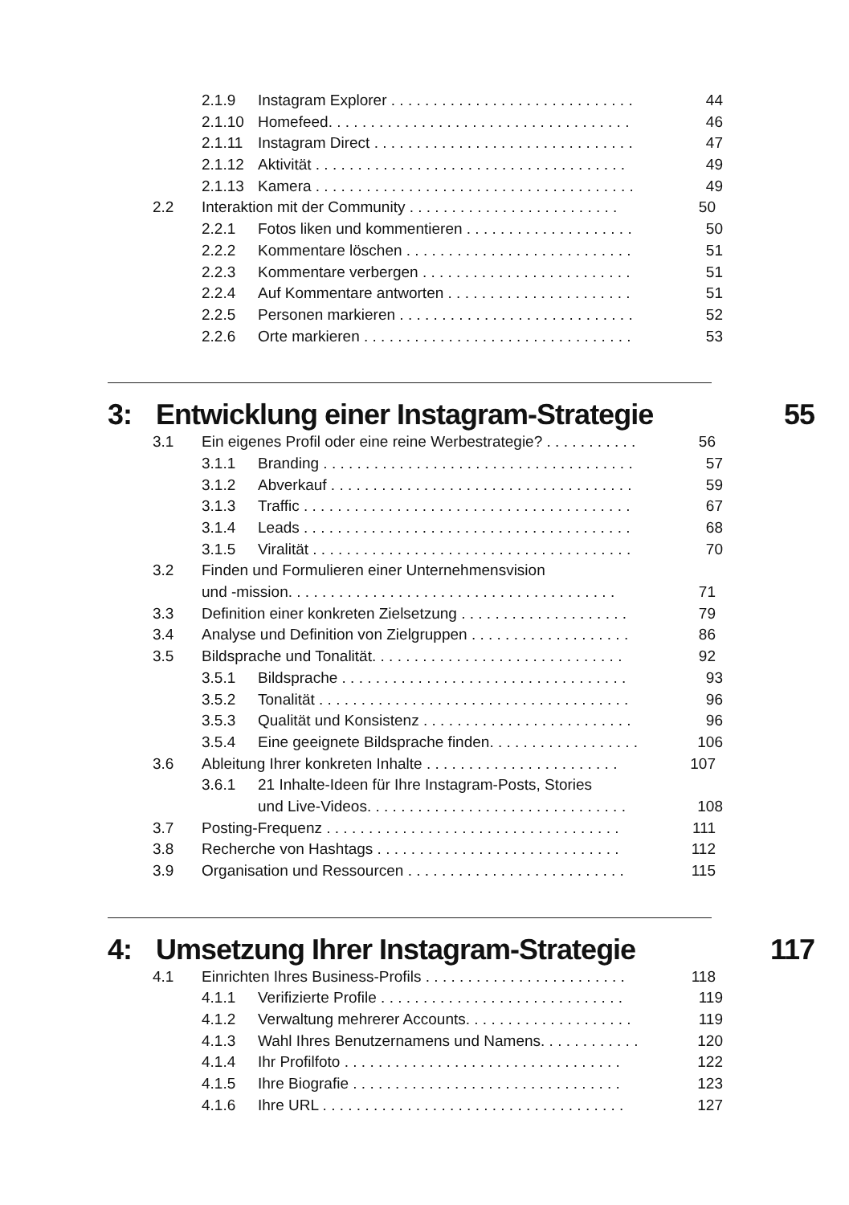2.1.9 Instagram Explorer . . . . . . . . . . . . . . . . . . . . . . . . . . . . . 44
2.1.10 Homefeed. . . . . . . . . . . . . . . . . . . . . . . . . . . . . . . . . . . . 46
2.1.11 Instagram Direct . . . . . . . . . . . . . . . . . . . . . . . . . . . . . . . 47
2.1.12 Aktivität . . . . . . . . . . . . . . . . . . . . . . . . . . . . . . . . . . . . . 49
2.1.13 Kamera . . . . . . . . . . . . . . . . . . . . . . . . . . . . . . . . . . . . . . 49
2.2 Interaktion mit der Community . . . . . . . . . . . . . . . . . . . . . . . . . 50
2.2.1 Fotos liken und kommentieren . . . . . . . . . . . . . . . . . . . . 50
2.2.2 Kommentare löschen . . . . . . . . . . . . . . . . . . . . . . . . . . . 51
2.2.3 Kommentare verbergen . . . . . . . . . . . . . . . . . . . . . . . . . 51
2.2.4 Auf Kommentare antworten . . . . . . . . . . . . . . . . . . . . . . 51
2.2.5 Personen markieren . . . . . . . . . . . . . . . . . . . . . . . . . . . . 52
2.2.6 Orte markieren . . . . . . . . . . . . . . . . . . . . . . . . . . . . . . . . 53
3: Entwicklung einer Instagram-Strategie 55
3.1 Ein eigenes Profil oder eine reine Werbestrategie? . . . . . . . . . . . 56
3.1.1 Branding . . . . . . . . . . . . . . . . . . . . . . . . . . . . . . . . . . . . . 57
3.1.2 Abverkauf . . . . . . . . . . . . . . . . . . . . . . . . . . . . . . . . . . . . 59
3.1.3 Traffic . . . . . . . . . . . . . . . . . . . . . . . . . . . . . . . . . . . . . . . 67
3.1.4 Leads . . . . . . . . . . . . . . . . . . . . . . . . . . . . . . . . . . . . . . . 68
3.1.5 Viralität . . . . . . . . . . . . . . . . . . . . . . . . . . . . . . . . . . . . . . 70
3.2 Finden und Formulieren einer Unternehmensvision
und -mission. . . . . . . . . . . . . . . . . . . . . . . . . . . . . . . . . . . . . . . 71
3.3 Definition einer konkreten Zielsetzung . . . . . . . . . . . . . . . . . . . . 79
3.4 Analyse und Definition von Zielgruppen . . . . . . . . . . . . . . . . . . . 86
3.5 Bildsprache und Tonalität. . . . . . . . . . . . . . . . . . . . . . . . . . . . . . 92
3.5.1 Bildsprache . . . . . . . . . . . . . . . . . . . . . . . . . . . . . . . . . . 93
3.5.2 Tonalität . . . . . . . . . . . . . . . . . . . . . . . . . . . . . . . . . . . . . 96
3.5.3 Qualität und Konsistenz . . . . . . . . . . . . . . . . . . . . . . . . . 96
3.5.4 Eine geeignete Bildsprache finden. . . . . . . . . . . . . . . . . . 106
3.6 Ableitung Ihrer konkreten Inhalte . . . . . . . . . . . . . . . . . . . . . . . 107
3.6.1 21 Inhalte-Ideen für Ihre Instagram-Posts, Stories
und Live-Videos. . . . . . . . . . . . . . . . . . . . . . . . . . . . . . . 108
3.7 Posting-Frequenz . . . . . . . . . . . . . . . . . . . . . . . . . . . . . . . . . . . 111
3.8 Recherche von Hashtags . . . . . . . . . . . . . . . . . . . . . . . . . . . . . 112
3.9 Organisation und Ressourcen . . . . . . . . . . . . . . . . . . . . . . . . . . 115
4: Umsetzung Ihrer Instagram-Strategie 117
4.1 Einrichten Ihres Business-Profils . . . . . . . . . . . . . . . . . . . . . . . . 118
4.1.1 Verifizierte Profile . . . . . . . . . . . . . . . . . . . . . . . . . . . . . 119
4.1.2 Verwaltung mehrerer Accounts. . . . . . . . . . . . . . . . . . . . 119
4.1.3 Wahl Ihres Benutzernamens und Namens. . . . . . . . . . . . 120
4.1.4 Ihr Profilfoto . . . . . . . . . . . . . . . . . . . . . . . . . . . . . . . . . 122
4.1.5 Ihre Biografie . . . . . . . . . . . . . . . . . . . . . . . . . . . . . . . . 123
4.1.6 Ihre URL . . . . . . . . . . . . . . . . . . . . . . . . . . . . . . . . . . . . 127